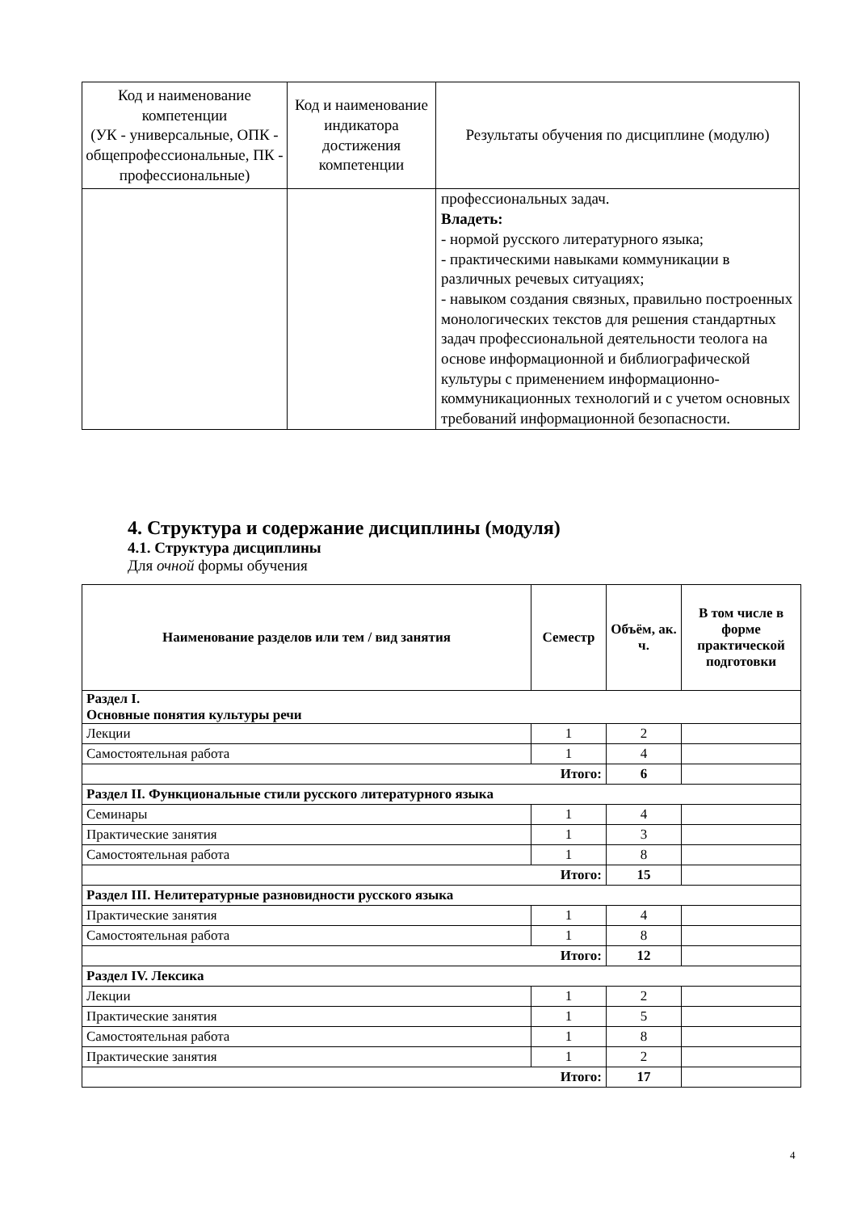| Код и наименование компетенции (УК - универсальные, ОПК - общепрофессиональные, ПК - профессиональные) | Код и наименование индикатора достижения компетенции | Результаты обучения по дисциплине (модулю) |
| --- | --- | --- |
| | | профессиональных задач. Владеть: - нормой русского литературного языка; - практическими навыками коммуникации в различных речевых ситуациях; - навыком создания связных, правильно построенных монологических текстов для решения стандартных задач профессиональной деятельности теолога на основе информационной и библиографической культуры с применением информационно-коммуникационных технологий и с учетом основных требований информационной безопасности. |
4. Структура и содержание дисциплины (модуля)
4.1. Структура дисциплины
Для очной формы обучения
| Наименование разделов или тем / вид занятия | Семестр | Объём, ак. ч. | В том числе в форме практической подготовки |
| --- | --- | --- | --- |
| Раздел I. Основные понятия культуры речи | | | |
| Лекции | 1 | 2 | |
| Самостоятельная работа | 1 | 4 | |
| Итого: | | 6 | |
| Раздел II. Функциональные стили русского литературного языка | | | |
| Семинары | 1 | 4 | |
| Практические занятия | 1 | 3 | |
| Самостоятельная работа | 1 | 8 | |
| Итого: | | 15 | |
| Раздел III. Нелитературные разновидности русского языка | | | |
| Практические занятия | 1 | 4 | |
| Самостоятельная работа | 1 | 8 | |
| Итого: | | 12 | |
| Раздел IV. Лексика | | | |
| Лекции | 1 | 2 | |
| Практические занятия | 1 | 5 | |
| Самостоятельная работа | 1 | 8 | |
| Практические занятия | 1 | 2 | |
| Итого: | | 17 | |
4